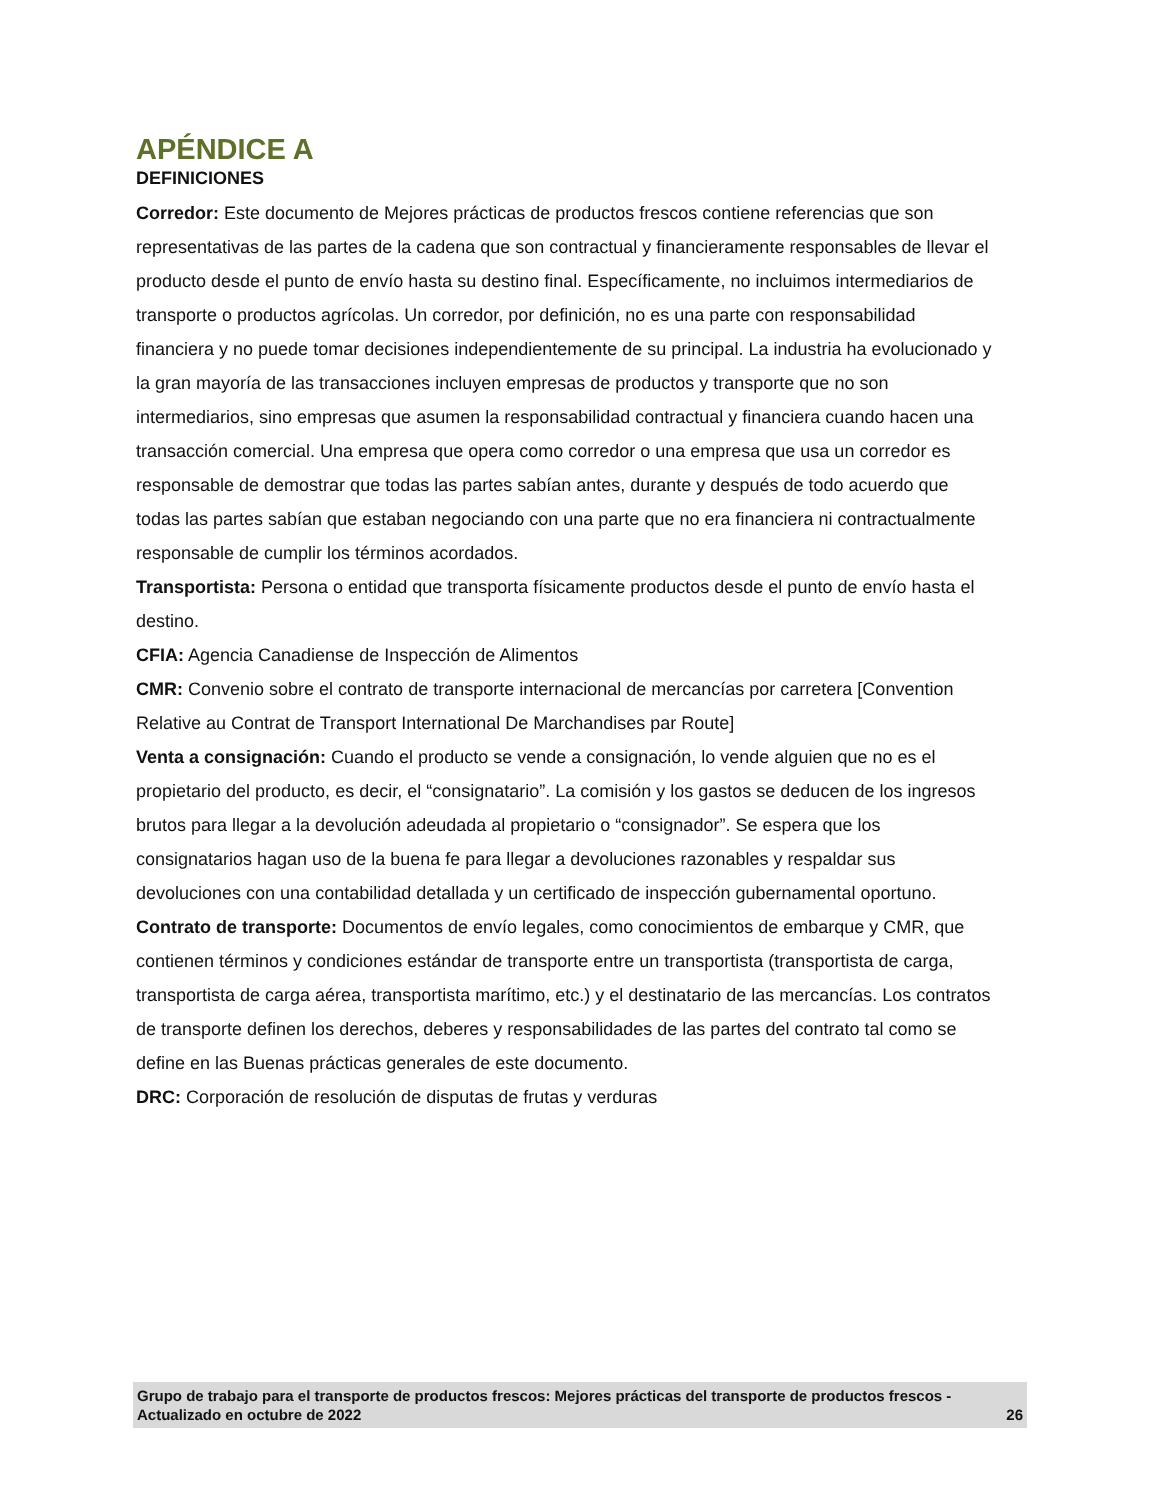APÉNDICE A
DEFINICIONES
Corredor: Este documento de Mejores prácticas de productos frescos contiene referencias que son representativas de las partes de la cadena que son contractual y financieramente responsables de llevar el producto desde el punto de envío hasta su destino final. Específicamente, no incluimos intermediarios de transporte o productos agrícolas. Un corredor, por definición, no es una parte con responsabilidad financiera y no puede tomar decisiones independientemente de su principal. La industria ha evolucionado y la gran mayoría de las transacciones incluyen empresas de productos y transporte que no son intermediarios, sino empresas que asumen la responsabilidad contractual y financiera cuando hacen una transacción comercial. Una empresa que opera como corredor o una empresa que usa un corredor es responsable de demostrar que todas las partes sabían antes, durante y después de todo acuerdo que todas las partes sabían que estaban negociando con una parte que no era financiera ni contractualmente responsable de cumplir los términos acordados.
Transportista: Persona o entidad que transporta físicamente productos desde el punto de envío hasta el destino.
CFIA: Agencia Canadiense de Inspección de Alimentos
CMR: Convenio sobre el contrato de transporte internacional de mercancías por carretera [Convention Relative au Contrat de Transport International De Marchandises par Route]
Venta a consignación: Cuando el producto se vende a consignación, lo vende alguien que no es el propietario del producto, es decir, el “consignatario”. La comisión y los gastos se deducen de los ingresos brutos para llegar a la devolución adeudada al propietario o “consignador”. Se espera que los consignatarios hagan uso de la buena fe para llegar a devoluciones razonables y respaldar sus devoluciones con una contabilidad detallada y un certificado de inspección gubernamental oportuno.
Contrato de transporte: Documentos de envío legales, como conocimientos de embarque y CMR, que contienen términos y condiciones estándar de transporte entre un transportista (transportista de carga, transportista de carga aérea, transportista marítimo, etc.) y el destinatario de las mercancías. Los contratos de transporte definen los derechos, deberes y responsabilidades de las partes del contrato tal como se define en las Buenas prácticas generales de este documento.
DRC: Corporación de resolución de disputas de frutas y verduras
Grupo de trabajo para el transporte de productos frescos: Mejores prácticas del transporte de productos frescos - Actualizado en octubre de 2022 26